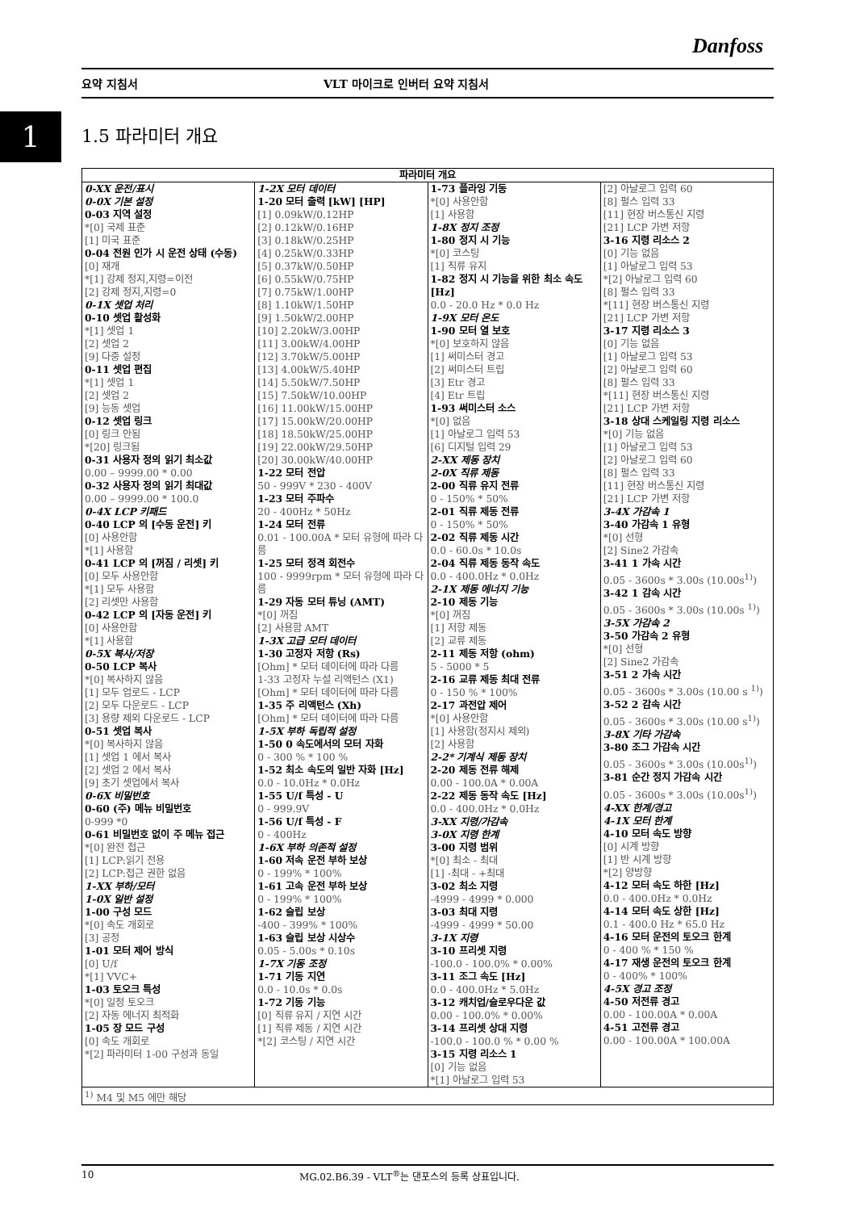Danfoss
요약 지침서 VLT 마이크로 인버터 요약 지침서
1 1.5 파라미터 개요
| 파라미터 개요 | | | |
| --- | --- | --- | --- |
| 0-XX 운전/표시 0-0X 기본 설정 0-03 지역 설정 *[0] 국제 표준 [1] 미국 표준 0-04 전원 인가 시 운전 상태 (수동) [0] 재개 *[1] 강제 정지,지령=이전 [2] 강제 정지,지령=0 0-1X 셋업 처리 0-10 셋업 활성화 *[1] 셋업 1 [2] 셋업 2 [9] 다중 설정 0-11 셋업 편집 *[1] 셋업 1 [2] 셋업 2 [9] 능동 셋업 0-12 셋업 링크 [0] 링크 안됨 *[20] 링크됨 0-31 사용자 정의 읽기 최소값 0.00 – 9999.00 * 0.00 0-32 사용자 정의 읽기 최대값 0.00 – 9999.00 * 100.0 0-4X LCP 키패드 0-40 LCP 의 [수동 운전] 키 [0] 사용안함 *[1] 사용함 0-41 LCP 의 [꺼짐 / 리셋] 키 [0] 모두 사용안함 *[1] 모두 사용함 [2] 리셋만 사용함 0-42 LCP 의 [자동 운전] 키 [0] 사용안함 *[1] 사용함 0-5X 복사/저장 0-50 LCP 복사 *[0] 복사하지 않음 [1] 모두 업로드 - LCP [2] 모두 다운로드 - LCP [3] 용량 제외 다운로드 - LCP 0-51 셋업 복사 *[0] 복사하지 않음 [1] 셋업 1 에서 복사 [2] 셋업 2 에서 복사 [9] 초기 셋업에서 복사 0-6X 비밀번호 0-60 (주) 메뉴 비밀번호 0-999 *0 0-61 비밀번호 없이 주 메뉴 접근 *[0] 완전 접근 [1] LCP:읽기 전용 [2] LCP:접근 권한 없음 1-XX 부하/모터 1-0X 일반 설정 1-00 구성 모드 *[0] 속도 개회로 [3] 공정 1-01 모터 제어 방식 [0] U/f *[1] VVC+ 1-03 토오크 특성 *[0] 일정 토오크 [2] 자동 에너지 최적화 1-05 장 모드 구성 [0] 속도 개회로 *[2] 파라미터 1-00 구성과 동일 | 1-2X 모터 데이터 1-20 모터 출력 [kW] [HP] [1] 0.09kW/0.12HP [2] 0.12kW/0.16HP [3] 0.18kW/0.25HP [4] 0.25kW/0.33HP [5] 0.37kW/0.50HP [6] 0.55kW/0.75HP [7] 0.75kW/1.00HP [8] 1.10kW/1.50HP [9] 1.50kW/2.00HP [10] 2.20kW/3.00HP [11] 3.00kW/4.00HP [12] 3.70kW/5.00HP [13] 4.00kW/5.40HP [14] 5.50kW/7.50HP [15] 7.50kW/10.00HP [16] 11.00kW/15.00HP [17] 15.00kW/20.00HP [18] 18.50kW/25.00HP [19] 22.00kW/29.50HP [20] 30.00kW/40.00HP 1-22 모터 전압 50 - 999V * 230 - 400V 1-23 모터 주파수 20 - 400Hz * 50Hz 1-24 모터 전류 0.01 - 100.00A * 모터 유형에 따라 다름 1-25 모터 정격 회전수 100 - 9999rpm * 모터 유형에 따라 다름 1-29 자동 모터 튜닝 (AMT) *[0] 꺼짐 [2] 사용함 AMT 1-3X 고급 모터 데이터 1-30 고정자 저항 (Rs) [Ohm] * 모터 데이터에 따라 다름 1-33 고정자 누설 리액턴스 (X1) [Ohm] * 모터 데이터에 따라 다름 1-35 주 리액턴스 (Xh) [Ohm] * 모터 데이터에 따라 다름 1-5X 부하 독립적 설정 1-50 0 속도에서의 모터 자화 0 - 300 % * 100 % 1-52 최소 속도의 일반 자화 [Hz] 0.0 - 10.0Hz * 0.0Hz 1-55 U/f 특성 - U 0 - 999.9V 1-56 U/f 특성 - F 0 - 400Hz 1-6X 부하 의존적 설정 1-60 저속 운전 부하 보상 0 - 199% * 100% 1-61 고속 운전 부하 보상 0 - 199% * 100% 1-62 슬립 보상 -400 - 399% * 100% 1-63 슬립 보상 시상수 0.05 - 5.00s * 0.10s 1-7X 기동 조정 1-71 기동 지연 0.0 - 10.0s * 0.0s 1-72 기동 기능 [0] 직류 유지 / 지연 시간 [1] 직류 제동 / 지연 시간 *[2] 코스팅 / 지연 시간 | 1-73 플라잉 기동 *[0] 사용안함 [1] 사용함 1-8X 정지 조정 1-80 정지 시 기능 *[0] 코스팅 [1] 직류 유지 1-82 정지 시 기능을 위한 최소 속도 [Hz] 0.0 - 20.0 Hz * 0.0 Hz 1-9X 모터 온도 1-90 모터 열 보호 *[0] 보호하지 않음 [1] 써미스터 경고 [2] 써미스터 트립 [3] Etr 경고 [4] Etr 트립 1-93 써미스터 소스 *[0] 없음 [1] 아날로그 입력 53 [6] 디지털 입력 29 2-XX 제동 장치 2-0X 직류 제동 2-00 직류 유지 전류 0 - 150% * 50% 2-01 직류 제동 전류 0 - 150% * 50% 2-02 직류 제동 시간 0.0 - 60.0s * 10.0s 2-04 직류 제동 동작 속도 0.0 - 400.0Hz * 0.0Hz 2-1X 제동 에너지 기능 2-10 제동 기능 *[0] 꺼짐 [1] 저항 제동 [2] 교류 제동 2-11 제동 저항 (ohm) 5 - 5000 * 5 2-16 교류 제동 최대 전류 0 - 150 % * 100% 2-17 과전압 제어 *[0] 사용안함 [1] 사용함(정지시 제외) [2] 사용함 2-2* 기계식 제동 장치 2-20 제동 전류 해제 0.00 - 100.0A * 0.00A 2-22 제동 동작 속도 [Hz] 0.0 - 400.0Hz * 0.0Hz 3-XX 지령/가감속 3-0X 지령 한계 3-00 지령 범위 *[0] 최소 - 최대 [1] -최대 - +최대 3-02 최소 지령 -4999 - 4999 * 0.000 3-03 최대 지령 -4999 - 4999 * 50.00 3-1X 지령 3-10 프리셋 지령 -100.0 - 100.0% * 0.00% 3-11 조그 속도 [Hz] 0.0 - 400.0Hz * 5.0Hz 3-12 캐치업/슬로우다운 값 0.00 - 100.0% * 0.00% 3-14 프리셋 상대 지령 -100.0 - 100.0 % * 0.00 % 3-15 지령 리소스 1 [0] 기능 없음 *[1] 아날로그 입력 53 | [2] 아날로그 입력 60 [8] 펄스 입력 33 [11] 현장 버스통신 지령 [21] LCP 가변 저항 3-16 지령 리소스 2 [0] 기능 없음 [1] 아날로그 입력 53 *[2] 아날로그 입력 60 [8] 펄스 입력 33 *[11] 현장 버스통신 지령 [21] LCP 가변 저항 3-17 지령 리소스 3 [0] 기능 없음 [1] 아날로그 입력 53 [2] 아날로그 입력 60 [8] 펄스 입력 33 *[11] 현장 버스통신 지령 [21] LCP 가변 저항 3-18 상대 스케일링 지령 리소스 *[0] 기능 없음 [1] 아날로그 입력 53 [2] 아날로그 입력 60 [8] 펄스 입력 33 [11] 현장 버스통신 지령 [21] LCP 가변 저항 3-4X 가감속 1 3-40 가감속 1 유형 *[0] 선형 [2] Sine2 가감속 3-41 1 가속 시간 0.05 - 3600s * 3.00s (10.00s<sup>1)</sup>) 3-42 1 감속 시간 0.05 - 3600s * 3.00s (10.00s <sup>1)</sup>) 3-5X 가감속 2 3-50 가감속 2 유형 *[0] 선형 [2] Sine2 가감속 3-51 2 가속 시간 0.05 - 3600s * 3.00s (10.00 s <sup>1)</sup>) 3-52 2 감속 시간 0.05 - 3600s * 3.00s (10.00 s<sup>1)</sup>) 3-8X 기타 가감속 3-80 조그 가감속 시간 0.05 - 3600s * 3.00s (10.00s<sup>1)</sup>) 3-81 순간 정지 가감속 시간 0.05 - 3600s * 3.00s (10.00s<sup>1)</sup>) 4-XX 한계/경고 4-1X 모터 한계 4-10 모터 속도 방향 [0] 시계 방향 [1] 반 시계 방향 *[2] 양방향 4-12 모터 속도 하한 [Hz] 0.0 - 400.0Hz * 0.0Hz 4-14 모터 속도 상한 [Hz] 0.1 - 400.0 Hz * 65.0 Hz 4-16 모터 운전의 토오크 한계 0 - 400 % * 150 % 4-17 재생 운전의 토오크 한계 0 - 400% * 100% 4-5X 경고 조정 4-50 저전류 경고 0.00 - 100.00A * 0.00A 4-51 고전류 경고 0.00 - 100.00A * 100.00A |
| <sup>1)</sup> M4 및 M5 에만 해당 | | | |
10 MG.02.B6.39 - VLT<sup>®</sup>는 댄포스의 등록 상표입니다.